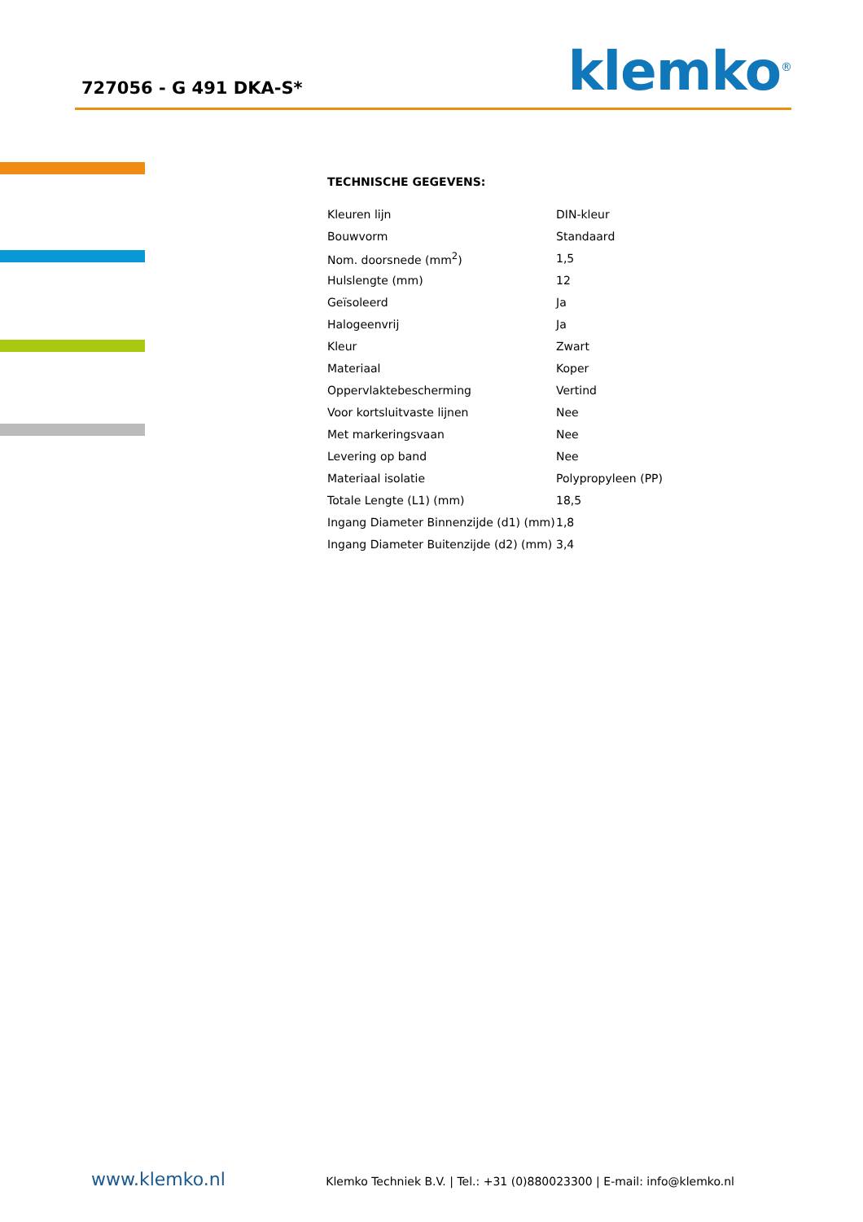727056 - G 491 DKA-S*
klemko<sup>®</sup>
TECHNISCHE GEGEVENS:
| Kleuren lijn | DIN-kleur |
| Bouwvorm | Standaard |
| Nom. doorsnede (mm<sup>2</sup>) | 1,5 |
| Hulslengte (mm) | 12 |
| Geïsoleerd | Ja |
| Halogeenvrij | Ja |
| Kleur | Zwart |
| Materiaal | Koper |
| Oppervlaktebescherming | Vertind |
| Voor kortsluitvaste lijnen | Nee |
| Met markeringsvaan | Nee |
| Levering op band | Nee |
| Materiaal isolatie | Polypropyleen (PP) |
| Totale Lengte (L1) (mm) | 18,5 |
| Ingang Diameter Binnenzijde (d1) (mm) | 1,8 |
| Ingang Diameter Buitenzijde (d2) (mm) | 3,4 |
www.klemko.nl Klemko Techniek B.V. | Tel.: +31 (0)880023300 | E-mail: info@klemko.nl